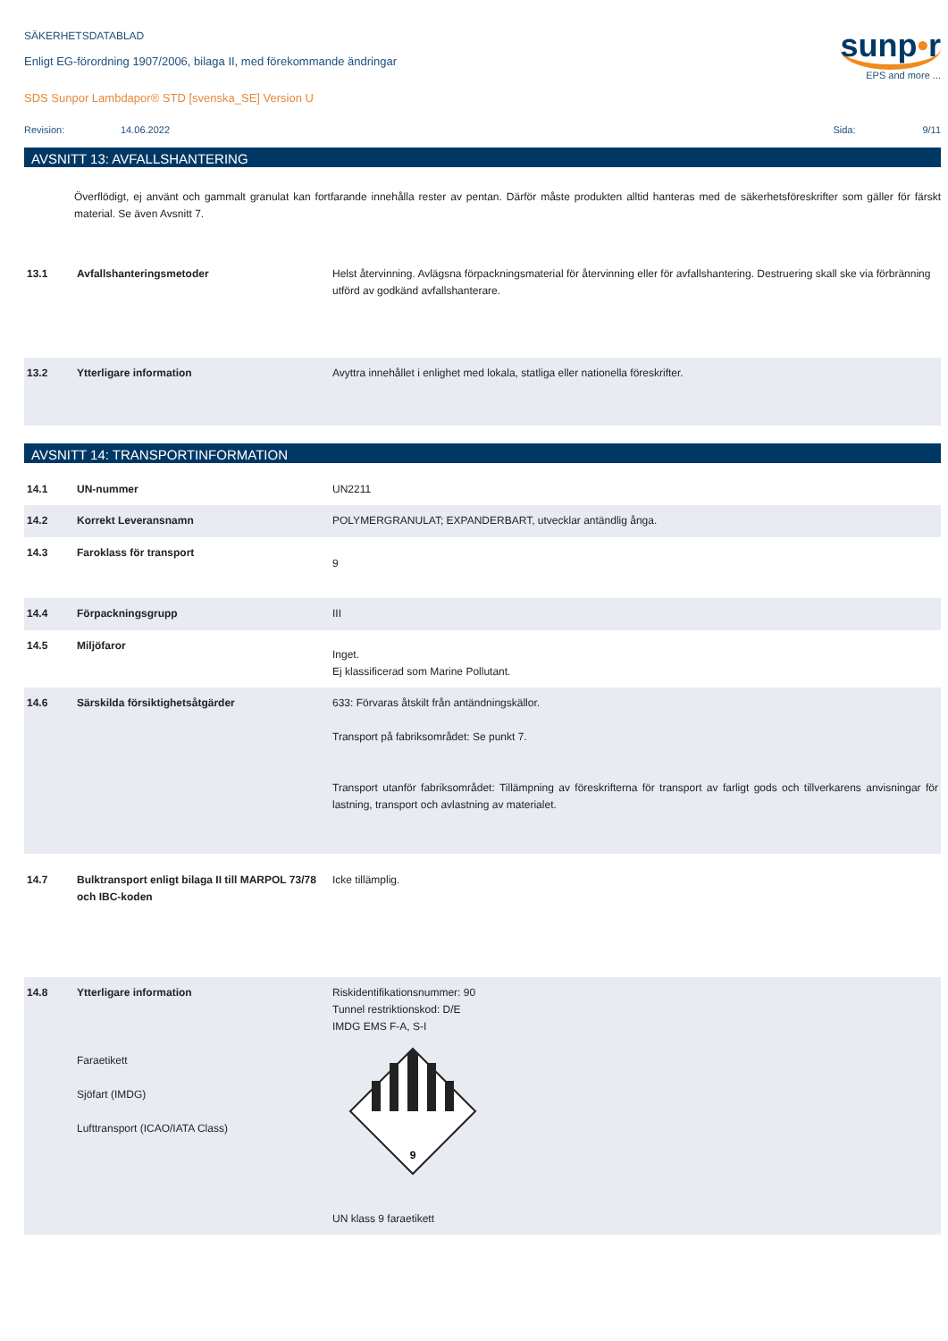SÄKERHETSDATABLAD
Enligt EG-förordning 1907/2006, bilaga II, med förekommande ändringar
SDS Sunpor Lambdapor® STD [svenska_SE] Version U
sunp•r
EPS and more ...
Revision: 14.06.2022 Sida: 9/11
AVSNITT 13: AVFALLSHANTERING
Överflödigt, ej använt och gammalt granulat kan fortfarande innehålla rester av pentan. Därför måste produkten alltid hanteras med de säkerhetsföreskrifter som gäller för färskt material. Se även Avsnitt 7.
| 13.1 | Avfallshanteringsmetoder | Helst återvinning. Avlägsna förpackningsmaterial för återvinning eller för avfallshantering. Destruering skall ske via förbränning utförd av godkänd avfallshanterare. |
| 13.2 | Ytterligare information | Avyttra innehållet i enlighet med lokala, statliga eller nationella föreskrifter. |
AVSNITT 14: TRANSPORTINFORMATION
| 14.1 | UN-nummer | UN2211 |
| 14.2 | Korrekt Leveransnamn | POLYMERGRANULAT; EXPANDERBART, utvecklar antändlig ånga. |
| 14.3 | Faroklass för transport | 9 |
| 14.4 | Förpackningsgrupp | III |
| 14.5 | Miljöfaror | Inget. Ej klassificerad som Marine Pollutant. |
| 14.6 | Särskilda försiktighetsåtgärder | 633: Förvaras åtskilt från antändningskällor. Transport på fabriksområdet: Se punkt 7. Transport utanför fabriksområdet: Tillämpning av föreskrifterna för transport av farligt gods och tillverkarens anvisningar för lastning, transport och avlastning av materialet. |
| 14.7 | Bulktransport enligt bilaga II till MARPOL 73/78 och IBC-koden | Icke tillämplig. |
| 14.8 | Ytterligare information Faraetikett Sjöfart (IMDG) Lufttransport (ICAO/IATA Class) | Riskidentifikationsnummer: 90 Tunnel restriktionskod: D/E IMDG EMS F-A, S-I 9 UN klass 9 faraetikett |